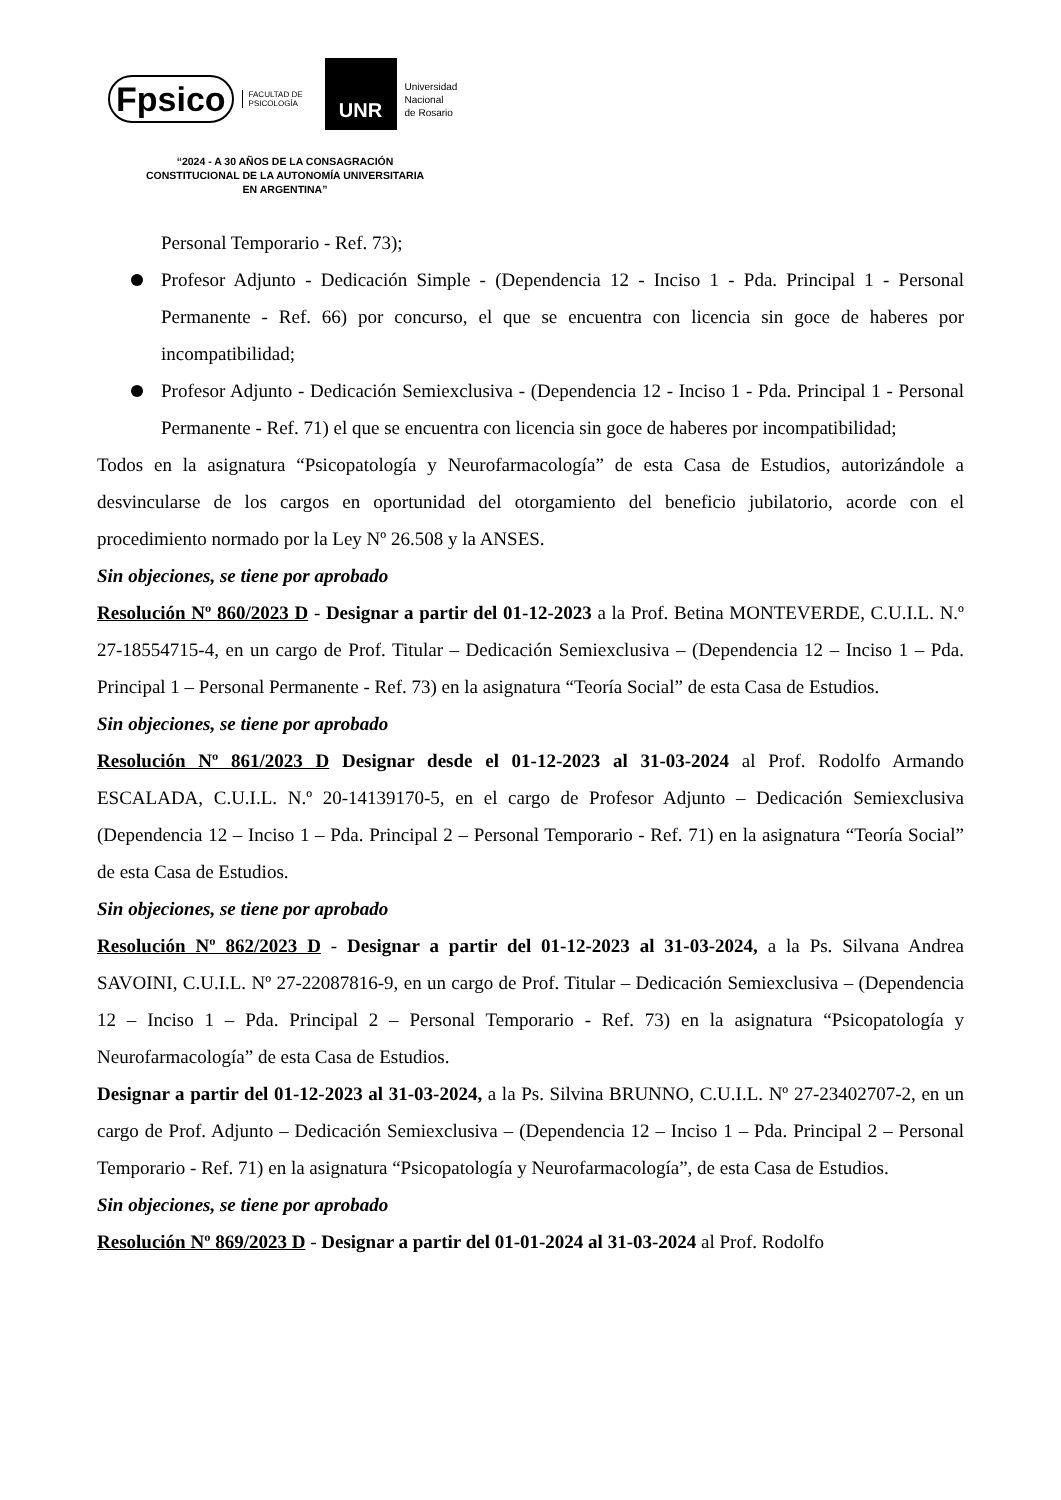Fpsico FACULTAD DE
PSICOLOGÍA UNR Universidad
Nacional
de Rosario
“2024 - A 30 AÑOS DE LA CONSAGRACIÓN CONSTITUCIONAL DE LA AUTONOMÍA UNIVERSITARIA EN ARGENTINA”
Personal Temporario - Ref. 73);
Profesor Adjunto - Dedicación Simple - (Dependencia 12 - Inciso 1 - Pda. Principal 1 - Personal Permanente - Ref. 66) por concurso, el que se encuentra con licencia sin goce de haberes por incompatibilidad;
Profesor Adjunto - Dedicación Semiexclusiva - (Dependencia 12 - Inciso 1 - Pda. Principal 1 - Personal Permanente - Ref. 71) el que se encuentra con licencia sin goce de haberes por incompatibilidad;
Todos en la asignatura “Psicopatología y Neurofarmacología” de esta Casa de Estudios, autorizándole a desvincularse de los cargos en oportunidad del otorgamiento del beneficio jubilatorio, acorde con el procedimiento normado por la Ley Nº 26.508 y la ANSES.
Sin objeciones, se tiene por aprobado
Resolución Nº 860/2023 D - Designar a partir del 01-12-2023 a la Prof. Betina MONTEVERDE, C.U.I.L. N.º 27-18554715-4, en un cargo de Prof. Titular – Dedicación Semiexclusiva – (Dependencia 12 – Inciso 1 – Pda. Principal 1 – Personal Permanente - Ref. 73) en la asignatura “Teoría Social” de esta Casa de Estudios.
Sin objeciones, se tiene por aprobado
Resolución Nº 861/2023 D Designar desde el 01-12-2023 al 31-03-2024 al Prof. Rodolfo Armando ESCALADA, C.U.I.L. N.º 20-14139170-5, en el cargo de Profesor Adjunto – Dedicación Semiexclusiva (Dependencia 12 – Inciso 1 – Pda. Principal 2 – Personal Temporario - Ref. 71) en la asignatura “Teoría Social” de esta Casa de Estudios.
Sin objeciones, se tiene por aprobado
Resolución Nº 862/2023 D - Designar a partir del 01-12-2023 al 31-03-2024, a la Ps. Silvana Andrea SAVOINI, C.U.I.L. Nº 27-22087816-9, en un cargo de Prof. Titular – Dedicación Semiexclusiva – (Dependencia 12 – Inciso 1 – Pda. Principal 2 – Personal Temporario - Ref. 73) en la asignatura “Psicopatología y Neurofarmacología” de esta Casa de Estudios.
Designar a partir del 01-12-2023 al 31-03-2024, a la Ps. Silvina BRUNNO, C.U.I.L. Nº 27-23402707-2, en un cargo de Prof. Adjunto – Dedicación Semiexclusiva – (Dependencia 12 – Inciso 1 – Pda. Principal 2 – Personal Temporario - Ref. 71) en la asignatura “Psicopatología y Neurofarmacología”, de esta Casa de Estudios.
Sin objeciones, se tiene por aprobado
Resolución Nº 869/2023 D - Designar a partir del 01-01-2024 al 31-03-2024 al Prof. Rodolfo